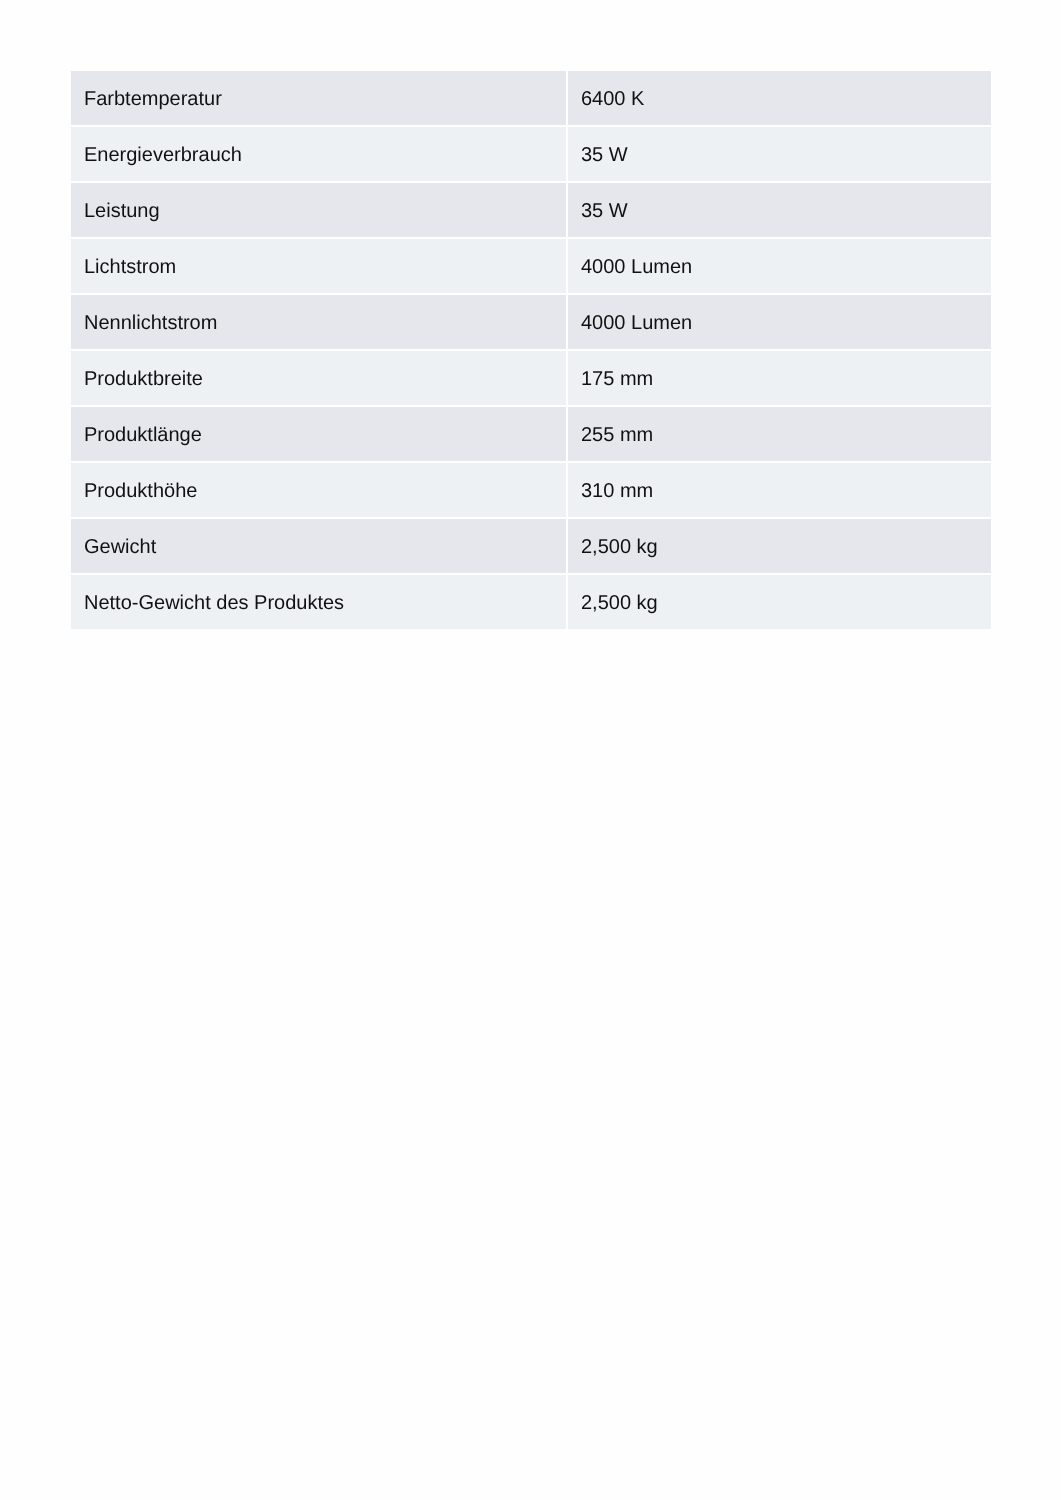| Farbtemperatur | 6400 K |
| Energieverbrauch | 35 W |
| Leistung | 35 W |
| Lichtstrom | 4000 Lumen |
| Nennlichtstrom | 4000 Lumen |
| Produktbreite | 175 mm |
| Produktlänge | 255 mm |
| Produkthöhe | 310 mm |
| Gewicht | 2,500 kg |
| Netto-Gewicht des Produktes | 2,500 kg |